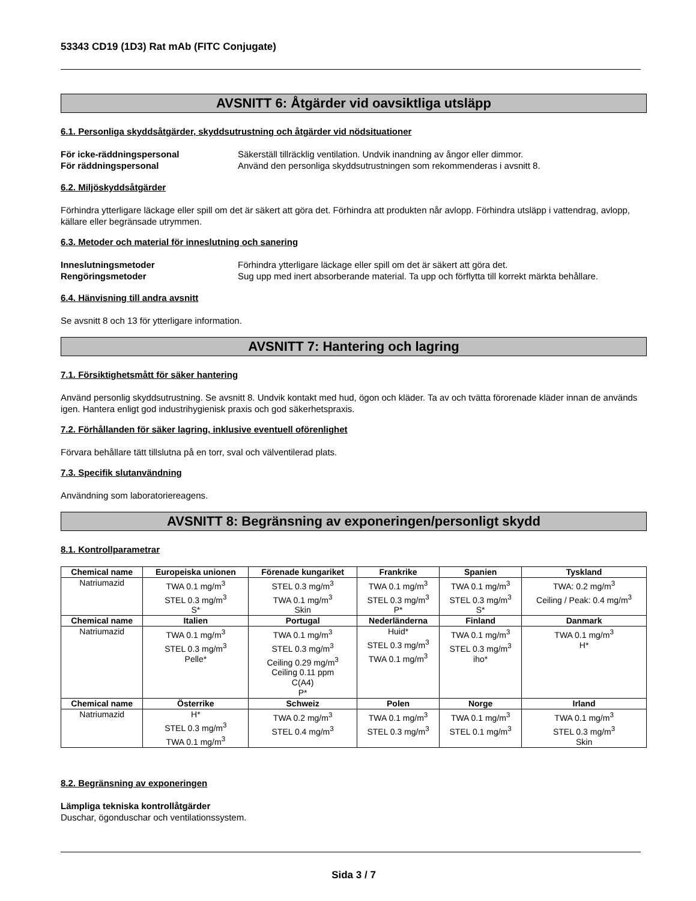53343 CD19 (1D3) Rat mAb (FITC Conjugate)
AVSNITT 6: Åtgärder vid oavsiktliga utsläpp
6.1. Personliga skyddsåtgärder, skyddsutrustning och åtgärder vid nödsituationer
För icke-räddningspersonal Säkerställ tillräcklig ventilation. Undvik inandning av ångor eller dimmor.
För räddningspersonal Använd den personliga skyddsutrustningen som rekommenderas i avsnitt 8.
6.2. Miljöskyddsåtgärder
Förhindra ytterligare läckage eller spill om det är säkert att göra det. Förhindra att produkten når avlopp. Förhindra utsläpp i vattendrag, avlopp, källare eller begränsade utrymmen.
6.3. Metoder och material för inneslutning och sanering
Inneslutningsmetoder Förhindra ytterligare läckage eller spill om det är säkert att göra det.
Rengöringsmetoder Sug upp med inert absorberande material. Ta upp och förflytta till korrekt märkta behållare.
6.4. Hänvisning till andra avsnitt
Se avsnitt 8 och 13 för ytterligare information.
AVSNITT 7: Hantering och lagring
7.1. Försiktighetsmått för säker hantering
Använd personlig skyddsutrustning. Se avsnitt 8. Undvik kontakt med hud, ögon och kläder. Ta av och tvätta förorenade kläder innan de används igen. Hantera enligt god industrihygienisk praxis och god säkerhetspraxis.
7.2. Förhållanden för säker lagring, inklusive eventuell oförenlighet
Förvara behållare tätt tillslutna på en torr, sval och välventilerad plats.
7.3. Specifik slutanvändning
Användning som laboratoriereagens.
AVSNITT 8: Begränsning av exponeringen/personligt skydd
8.1. Kontrollparametrar
| Chemical name | Europeiska unionen | Förenade kungariket | Frankrike | Spanien | Tyskland |
| --- | --- | --- | --- | --- | --- |
| Natriumazid | TWA 0.1 mg/m<sup>3</sup> STEL 0.3 mg/m<sup>3</sup> S* | STEL 0.3 mg/m<sup>3</sup> TWA 0.1 mg/m<sup>3</sup> Skin | TWA 0.1 mg/m<sup>3</sup> STEL 0.3 mg/m<sup>3</sup> P* | TWA 0.1 mg/m<sup>3</sup> STEL 0.3 mg/m<sup>3</sup> S* | TWA: 0.2 mg/m<sup>3</sup> Ceiling / Peak: 0.4 mg/m<sup>3</sup> |
| Chemical name | Italien | Portugal | Nederländerna | Finland | Danmark |
| Natriumazid | TWA 0.1 mg/m<sup>3</sup> STEL 0.3 mg/m<sup>3</sup> Pelle* | TWA 0.1 mg/m<sup>3</sup> STEL 0.3 mg/m<sup>3</sup> Ceiling 0.29 mg/m<sup>3</sup> Ceiling 0.11 ppm C(A4) P* | Huid* STEL 0.3 mg/m<sup>3</sup> TWA 0.1 mg/m<sup>3</sup> | TWA 0.1 mg/m<sup>3</sup> STEL 0.3 mg/m<sup>3</sup> iho* | TWA 0.1 mg/m<sup>3</sup> H* |
| Chemical name | Österrike | Schweiz | Polen | Norge | Irland |
| Natriumazid | H* STEL 0.3 mg/m<sup>3</sup> TWA 0.1 mg/m<sup>3</sup> | TWA 0.2 mg/m<sup>3</sup> STEL 0.4 mg/m<sup>3</sup> | TWA 0.1 mg/m<sup>3</sup> STEL 0.3 mg/m<sup>3</sup> | TWA 0.1 mg/m<sup>3</sup> STEL 0.1 mg/m<sup>3</sup> | TWA 0.1 mg/m<sup>3</sup> STEL 0.3 mg/m<sup>3</sup> Skin |
8.2. Begränsning av exponeringen
Lämpliga tekniska kontrollåtgärder
Duschar, ögonduschar och ventilationssystem.
Sida 3 / 7